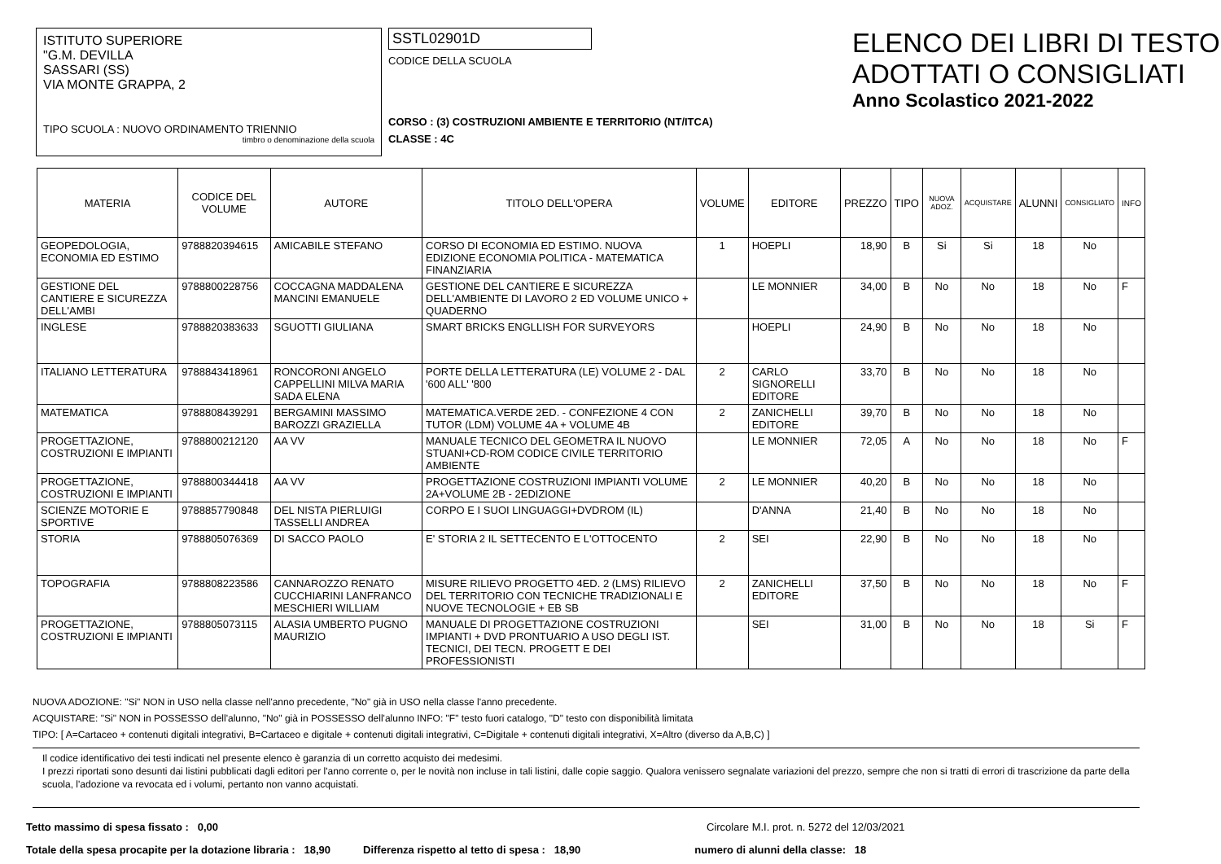ISTITUTO SUPERIORE
"G.M. DEVILLA
SASSARI (SS)
VIA MONTE GRAPPA, 2
TIPO SCUOLA : NUOVO ORDINAMENTO TRIENNIO
timbro o denominazione della scuola
SSTL02901D
CODICE DELLA SCUOLA
CORSO : (3) COSTRUZIONI AMBIENTE E TERRITORIO (NT/ITCA)
CLASSE : 4C
ELENCO DEI LIBRI DI TESTO
ADOTTATI O CONSIGLIATI
Anno Scolastico 2021-2022
| MATERIA | CODICE DEL VOLUME | AUTORE | TITOLO DELL'OPERA | VOLUME | EDITORE | PREZZO | TIPO | NUOVA ADOZ. | ACQUISTARE | ALUNNI | CONSIGLIATO | INFO |
| --- | --- | --- | --- | --- | --- | --- | --- | --- | --- | --- | --- | --- |
| GEOPEDOLOGIA, ECONOMIA ED ESTIMO | 9788820394615 | AMICABILE STEFANO | CORSO DI ECONOMIA ED ESTIMO. NUOVA EDIZIONE ECONOMIA POLITICA - MATEMATICA FINANZIARIA | 1 | HOEPLI | 18,90 | B | Si | Si | 18 | No | |
| GESTIONE DEL CANTIERE E SICUREZZA DELL'AMBI | 9788800228756 | COCCAGNA MADDALENA MANCINI EMANUELE | GESTIONE DEL CANTIERE E SICUREZZA DELL'AMBIENTE DI LAVORO 2 ED VOLUME UNICO + QUADERNO | | LE MONNIER | 34,00 | B | No | No | 18 | No | F |
| INGLESE | 9788820383633 | SGUOTTI GIULIANA | SMART BRICKS ENGLLISH FOR SURVEYORS | | HOEPLI | 24,90 | B | No | No | 18 | No | |
| ITALIANO LETTERATURA | 9788843418961 | RONCORONI ANGELO CAPPELLINI MILVA MARIA SADA ELENA | PORTE DELLA LETTERATURA (LE) VOLUME 2 - DAL '600 ALL' '800 | 2 | CARLO SIGNORELLI EDITORE | 33,70 | B | No | No | 18 | No | |
| MATEMATICA | 9788808439291 | BERGAMINI MASSIMO BAROZZI GRAZIELLA | MATEMATICA.VERDE 2ED. - CONFEZIONE 4 CON TUTOR (LDM) VOLUME 4A + VOLUME 4B | 2 | ZANICHELLI EDITORE | 39,70 | B | No | No | 18 | No | |
| PROGETTAZIONE, COSTRUZIONI E IMPIANTI | 9788800212120 | AA VV | MANUALE TECNICO DEL GEOMETRA IL NUOVO STUANI+CD-ROM CODICE CIVILE TERRITORIO AMBIENTE | | LE MONNIER | 72,05 | A | No | No | 18 | No | F |
| PROGETTAZIONE, COSTRUZIONI E IMPIANTI | 9788800344418 | AA VV | PROGETTAZIONE COSTRUZIONI IMPIANTI VOLUME 2A+VOLUME 2B - 2EDIZIONE | 2 | LE MONNIER | 40,20 | B | No | No | 18 | No | |
| SCIENZE MOTORIE E SPORTIVE | 9788857790848 | DEL NISTA PIERLUIGI TASSELLI ANDREA | CORPO E I SUOI LINGUAGGI+DVDROM (IL) | | D'ANNA | 21,40 | B | No | No | 18 | No | |
| STORIA | 9788805076369 | DI SACCO PAOLO | E' STORIA 2 IL SETTECENTO E L'OTTOCENTO | 2 | SEI | 22,90 | B | No | No | 18 | No | |
| TOPOGRAFIA | 9788808223586 | CANNAROZZO RENATO CUCCHIARINI LANFRANCO MESCHIERI WILLIAM | MISURE RILIEVO PROGETTO 4ED. 2 (LMS) RILIEVO DEL TERRITORIO CON TECNICHE TRADIZIONALI E NUOVE TECNOLOGIE + EB SB | 2 | ZANICHELLI EDITORE | 37,50 | B | No | No | 18 | No | F |
| PROGETTAZIONE, COSTRUZIONI E IMPIANTI | 9788805073115 | ALASIA UMBERTO PUGNO MAURIZIO | MANUALE DI PROGETTAZIONE COSTRUZIONI IMPIANTI + DVD PRONTUARIO A USO DEGLI IST. TECNICI, DEI TECN. PROGETT E DEI PROFESSIONISTI | | SEI | 31,00 | B | No | No | 18 | Si | F |
NUOVA ADOZIONE: "Si" NON in USO nella classe nell'anno precedente, "No" già in USO nella classe l'anno precedente.
ACQUISTARE: "Si" NON in POSSESSO dell'alunno, "No" già in POSSESSO dell'alunno INFO: "F" testo fuori catalogo, "D" testo con disponibilità limitata
TIPO: [ A=Cartaceo + contenuti digitali integrativi, B=Cartaceo e digitale + contenuti digitali integrativi, C=Digitale + contenuti digitali integrativi, X=Altro (diverso da A,B,C) ]
Il codice identificativo dei testi indicati nel presente elenco è garanzia di un corretto acquisto dei medesimi.
I prezzi riportati sono desunti dai listini pubblicati dagli editori per l'anno corrente o, per le novità non incluse in tali listini, dalle copie saggio. Qualora venissero segnalate variazioni del prezzo, sempre che non si tratti di errori di trascrizione da parte della scuola, l'adozione va revocata ed i volumi, pertanto non vanno acquistati.
Tetto massimo di spesa fissato : 0,00 Circolare M.I. prot. n. 5272 del 12/03/2021
Totale della spesa procapite per la dotazione libraria : 18,90 Differenza rispetto al tetto di spesa : 18,90 numero di alunni della classe: 18